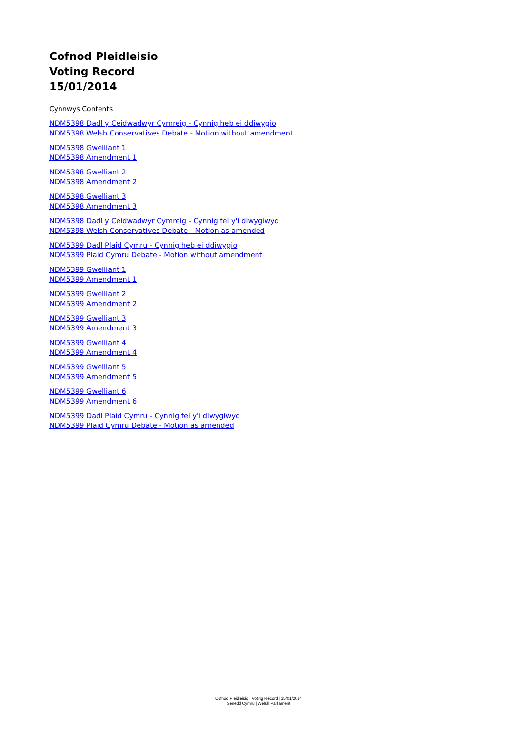Cofnod Pleidleisio
Voting Record
15/01/2014
Cynnwys Contents
NDM5398 Dadl y Ceidwadwyr Cymreig - Cynnig heb ei ddiwygio
NDM5398 Welsh Conservatives Debate - Motion without amendment
NDM5398 Gwelliant 1
NDM5398 Amendment 1
NDM5398 Gwelliant 2
NDM5398 Amendment 2
NDM5398 Gwelliant 3
NDM5398 Amendment 3
NDM5398 Dadl y Ceidwadwyr Cymreig - Cynnig fel y'i diwygiwyd
NDM5398 Welsh Conservatives Debate - Motion as amended
NDM5399 Dadl Plaid Cymru - Cynnig heb ei ddiwygio
NDM5399 Plaid Cymru Debate - Motion without amendment
NDM5399 Gwelliant 1
NDM5399 Amendment 1
NDM5399 Gwelliant 2
NDM5399 Amendment 2
NDM5399 Gwelliant 3
NDM5399 Amendment 3
NDM5399 Gwelliant 4
NDM5399 Amendment 4
NDM5399 Gwelliant 5
NDM5399 Amendment 5
NDM5399 Gwelliant 6
NDM5399 Amendment 6
NDM5399 Dadl Plaid Cymru - Cynnig fel y'i diwygiwyd
NDM5399 Plaid Cymru Debate - Motion as amended
Cofnod Pleidleisio | Voting Record | 15/01/2014
Senedd Cymru | Welsh Parliament